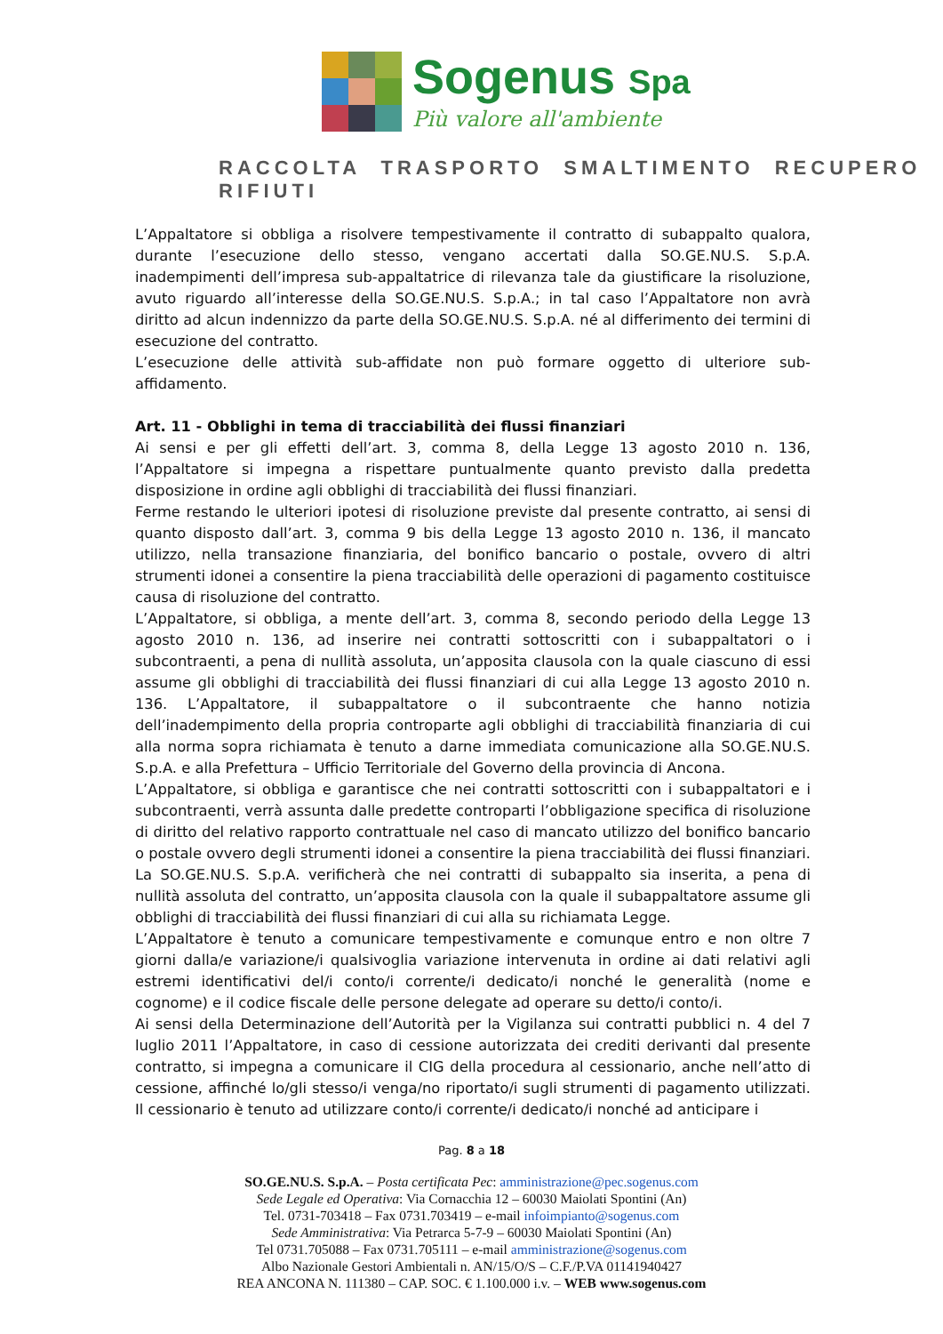Sogenus Spa
Più valore all'ambiente
RACCOLTA TRASPORTO SMALTIMENTO RECUPERO RIFIUTI
L’Appaltatore si obbliga a risolvere tempestivamente il contratto di subappalto qualora, durante l’esecuzione dello stesso, vengano accertati dalla SO.GE.NU.S. S.p.A. inadempimenti dell’impresa sub-appaltatrice di rilevanza tale da giustificare la risoluzione, avuto riguardo all’interesse della SO.GE.NU.S. S.p.A.; in tal caso l’Appaltatore non avrà diritto ad alcun indennizzo da parte della SO.GE.NU.S. S.p.A. né al differimento dei termini di esecuzione del contratto.
L’esecuzione delle attività sub-affidate non può formare oggetto di ulteriore sub-affidamento.
Art. 11 - Obblighi in tema di tracciabilità dei flussi finanziari
Ai sensi e per gli effetti dell’art. 3, comma 8, della Legge 13 agosto 2010 n. 136, l’Appaltatore si impegna a rispettare puntualmente quanto previsto dalla predetta disposizione in ordine agli obblighi di tracciabilità dei flussi finanziari.
Ferme restando le ulteriori ipotesi di risoluzione previste dal presente contratto, ai sensi di quanto disposto dall’art. 3, comma 9 bis della Legge 13 agosto 2010 n. 136, il mancato utilizzo, nella transazione finanziaria, del bonifico bancario o postale, ovvero di altri strumenti idonei a consentire la piena tracciabilità delle operazioni di pagamento costituisce causa di risoluzione del contratto.
L’Appaltatore, si obbliga, a mente dell’art. 3, comma 8, secondo periodo della Legge 13 agosto 2010 n. 136, ad inserire nei contratti sottoscritti con i subappaltatori o i subcontraenti, a pena di nullità assoluta, un’apposita clausola con la quale ciascuno di essi assume gli obblighi di tracciabilità dei flussi finanziari di cui alla Legge 13 agosto 2010 n. 136. L’Appaltatore, il subappaltatore o il subcontraente che hanno notizia dell’inadempimento della propria controparte agli obblighi di tracciabilità finanziaria di cui alla norma sopra richiamata è tenuto a darne immediata comunicazione alla SO.GE.NU.S. S.p.A. e alla Prefettura – Ufficio Territoriale del Governo della provincia di Ancona.
L’Appaltatore, si obbliga e garantisce che nei contratti sottoscritti con i subappaltatori e i subcontraenti, verrà assunta dalle predette controparti l’obbligazione specifica di risoluzione di diritto del relativo rapporto contrattuale nel caso di mancato utilizzo del bonifico bancario o postale ovvero degli strumenti idonei a consentire la piena tracciabilità dei flussi finanziari. La SO.GE.NU.S. S.p.A. verificherà che nei contratti di subappalto sia inserita, a pena di nullità assoluta del contratto, un’apposita clausola con la quale il subappaltatore assume gli obblighi di tracciabilità dei flussi finanziari di cui alla su richiamata Legge.
L’Appaltatore è tenuto a comunicare tempestivamente e comunque entro e non oltre 7 giorni dalla/e variazione/i qualsivoglia variazione intervenuta in ordine ai dati relativi agli estremi identificativi del/i conto/i corrente/i dedicato/i nonché le generalità (nome e cognome) e il codice fiscale delle persone delegate ad operare su detto/i conto/i.
Ai sensi della Determinazione dell’Autorità per la Vigilanza sui contratti pubblici n. 4 del 7 luglio 2011 l’Appaltatore, in caso di cessione autorizzata dei crediti derivanti dal presente contratto, si impegna a comunicare il CIG della procedura al cessionario, anche nell’atto di cessione, affinché lo/gli stesso/i venga/no riportato/i sugli strumenti di pagamento utilizzati. Il cessionario è tenuto ad utilizzare conto/i corrente/i dedicato/i nonché ad anticipare i
Pag. 8 a 18
SO.GE.NU.S. S.p.A. – Posta certificata Pec: amministrazione@pec.sogenus.com
Sede Legale ed Operativa: Via Cornacchia 12 – 60030 Maiolati Spontini (An)
Tel. 0731-703418 – Fax 0731.703419 – e-mail infoimpianto@sogenus.com
Sede Amministrativa: Via Petrarca 5-7-9 – 60030 Maiolati Spontini (An)
Tel 0731.705088 – Fax 0731.705111 – e-mail amministrazione@sogenus.com
Albo Nazionale Gestori Ambientali n. AN/15/O/S – C.F./P.VA 01141940427
REA ANCONA N. 111380 – CAP. SOC. € 1.100.000 i.v. – WEB www.sogenus.com